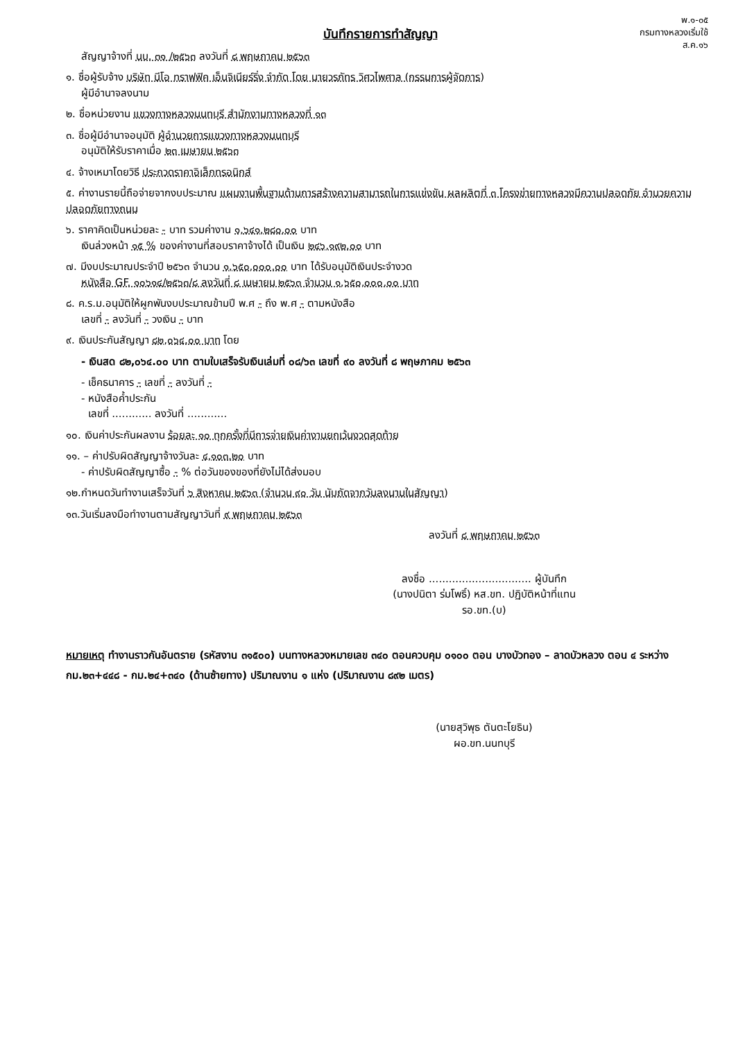พ.๑-๐๕
กรมทางหลวงเริ่มใช้
ส.ค.๑๖
บันทึกรายการทำสัญญา
สัญญาจ้างที่ นบ. ๓๑ /๒๕๖๓ ลงวันที่ ๘ พฤษภาคม ๒๕๖๓
๑. ชื่อผู้รับจ้าง บริษัท นีโอ ทราฟฟิค เอ็นจิเนียร์ริ่ง จำกัด โดย นายวรภัทร วิศวไพศาล (กรรมการผู้จัดการ)
ผู้มีอำนาจลงนาม
๒. ชื่อหน่วยงาน แขวงทางหลวงนนทบุรี สำนักงานทางหลวงที่ ๑๓
๓. ชื่อผู้มีอำนาจอนุมัติ ผู้อำนวยการแขวงทางหลวงนนทบุรี
อนุมัติให้รับราคาเมื่อ ๒๓ เมษายน ๒๕๖๓
๔. จ้างเหมาโดยวิธี ประกวดราคาอิเล็กทรอนิกส์
๕. ค่างานรายนี้ถือจ่ายจากงบประมาณ แผนงานพื้นฐานด้านการสร้างความสามารถในการแข่งขัน ผลผลิตที่ ๓ โครงข่ายทางหลวงมีความปลอดภัย อำนวยความปลอดภัยทางถนน
๖. ราคาคิดเป็นหน่วยละ - บาท รวมค่างาน ๑,๖๔๑,๒๘๐.๐๐ บาท
เงินล่วงหน้า ๑๕ % ของค่างานที่สอบราคาจ้างได้ เป็นเงิน ๒๔๖,๑๙๒.๐๐ บาท
๗. มีงบประมาณประจำปี ๒๕๖๓ จำนวน ๑,๖๕๐,๐๐๐.๐๐ บาท ได้รับอนุมัติเงินประจำงวด
หนังสือ GF. ๑๐๖๑๔/๒๕๖๓/๘ ลงวันที่ ๘ เมษายน ๒๕๖๓ จำนวน ๑,๖๕๐,๐๐๐.๐๐ บาท
๘. ค.ร.ม.อนุมัติให้ผูกพันงบประมาณข้ามปี พ.ศ - ถึง พ.ศ - ตามหนังสือ
เลขที่ - ลงวันที่ - วงเงิน - บาท
๙. เงินประกันสัญญา ๘๒,๐๖๔.๐๐ บาท โดย
- เงินสด ๘๒,๐๖๔.๐๐ บาท ตามใบเสร็จรับเงินเล่มที่ ๐๘/๖๓ เลขที่ ๙๐ ลงวันที่ ๘ พฤษภาคม ๒๕๖๓
- เช็คธนาคาร - เลขที่ - ลงวันที่ -
- หนังสือค้ำประกัน
เลขที่ ............ ลงวันที่ ............
๑๐. เงินค่าประกันผลงาน ร้อยละ ๑๐ ทุกครั้งที่มีการจ่ายเงินค่างานยกเว้นงวดสุดท้าย
๑๑. – ค่าปรับผิดสัญญาจ้างวันละ ๔,๑๐๓.๒๐ บาท
- ค่าปรับผิดสัญญาซื้อ - % ต่อวันของของที่ยังไม่ได้ส่งมอบ
๑๒.กำหนดวันทำงานเสร็จวันที่ ๖ สิงหาคม ๒๕๖๓ (จำนวน ๙๐ วัน นับถัดจากวันลงนามในสัญญา)
๑๓.วันเริ่มลงมือทำงานตามสัญญาวันที่ ๙ พฤษภาคม ๒๕๖๓
ลงวันที่ ๘ พฤษภาคม ๒๕๖๓
ลงชื่อ ............................... ผู้บันทึก
(นางปนิตา ร่มโพธิ์) หส.ขท. ปฏิบัติหน้าที่แทน
รอ.ขท.(บ)
หมายเหตุ ทำงานราวกันอันตราย (รหัสงาน ๓๑๕๐๐) บนทางหลวงหมายเลข ๓๔๐ ตอนควบคุม ๐๑๐๐ ตอน บางบัวทอง – ลาดบัวหลวง ตอน ๔ ระหว่าง กม.๒๓+๔๔๘ - กม.๒๔+๓๔๐ (ด้านซ้ายทาง) ปริมาณงาน ๑ แห่ง (ปริมาณงาน ๘๙๒ เมตร)
(นายสุวิพุธ ตันตะโยธิน)
ผอ.ขท.นนทบุรี